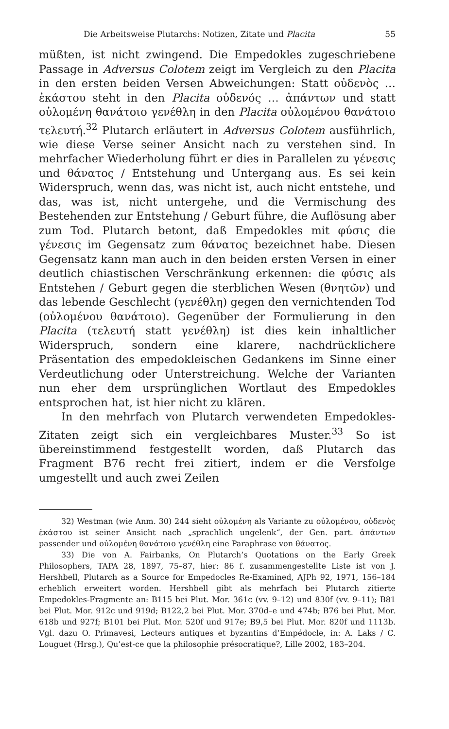Die Arbeitsweise Plutarchs: Notizen, Zitate und Placita 55
müßten, ist nicht zwingend. Die Empedokles zugeschriebene Passage in Adversus Colotem zeigt im Vergleich zu den Placita in den ersten beiden Versen Abweichungen: Statt οὐδενὸς … ἑκάστου steht in den Placita οὐδενός … ἁπάντων und statt οὐλομένη θανάτοιο γενέθλη in den Placita οὐλομένου θανάτοιο τελευτή.<sup>32</sup> Plutarch erläutert in Adversus Colotem ausführlich, wie diese Verse seiner Ansicht nach zu verstehen sind. In mehrfacher Wiederholung führt er dies in Parallelen zu γένεσις und θάνατος / Entstehung und Untergang aus. Es sei kein Widerspruch, wenn das, was nicht ist, auch nicht entstehe, und das, was ist, nicht untergehe, und die Vermischung des Bestehenden zur Entstehung / Geburt führe, die Auflösung aber zum Tod. Plutarch betont, daß Empedokles mit φύσις die γένεσις im Gegensatz zum θάνατος bezeichnet habe. Diesen Gegensatz kann man auch in den beiden ersten Versen in einer deutlich chiastischen Verschränkung erkennen: die φύσις als Entstehen / Geburt gegen die sterblichen Wesen (θνητῶν) und das lebende Geschlecht (γενέθλη) gegen den vernichtenden Tod (οὐλομένου θανάτοιο). Gegenüber der Formulierung in den Placita (τελευτή statt γενέθλη) ist dies kein inhaltlicher Widerspruch, sondern eine klarere, nachdrücklichere Präsentation des empedokleischen Gedankens im Sinne einer Verdeutlichung oder Unterstreichung. Welche der Varianten nun eher dem ursprünglichen Wortlaut des Empedokles entsprochen hat, ist hier nicht zu klären.
In den mehrfach von Plutarch verwendeten Empedokles-Zitaten zeigt sich ein vergleichbares Muster.<sup>33</sup> So ist übereinstimmend festgestellt worden, daß Plutarch das Fragment B76 recht frei zitiert, indem er die Versfolge umgestellt und auch zwei Zeilen
32) Westman (wie Anm. 30) 244 sieht οὐλομένη als Variante zu οὐλομένου, οὐδενὸς ἑκάστου ist seiner Ansicht nach „sprachlich ungelenk“, der Gen. part. ἁπάντων passender und οὐλομένη θανάτοιο γενέθλη eine Paraphrase von θάνατος.
33) Die von A. Fairbanks, On Plutarch’s Quotations on the Early Greek Philosophers, TAPA 28, 1897, 75–87, hier: 86 f. zusammengestellte Liste ist von J. Hershbell, Plutarch as a Source for Empedocles Re-Examined, AJPh 92, 1971, 156–184 erheblich erweitert worden. Hershbell gibt als mehrfach bei Plutarch zitierte Empedokles-Fragmente an: B115 bei Plut. Mor. 361c (vv. 9–12) und 830f (vv. 9–11); B81 bei Plut. Mor. 912c und 919d; B122,2 bei Plut. Mor. 370d–e und 474b; B76 bei Plut. Mor. 618b und 927f; B101 bei Plut. Mor. 520f und 917e; B9,5 bei Plut. Mor. 820f und 1113b. Vgl. dazu O. Primavesi, Lecteurs antiques et byzantins d’Empédocle, in: A. Laks / C. Louguet (Hrsg.), Qu’est-ce que la philosophie présocratique?, Lille 2002, 183–204.